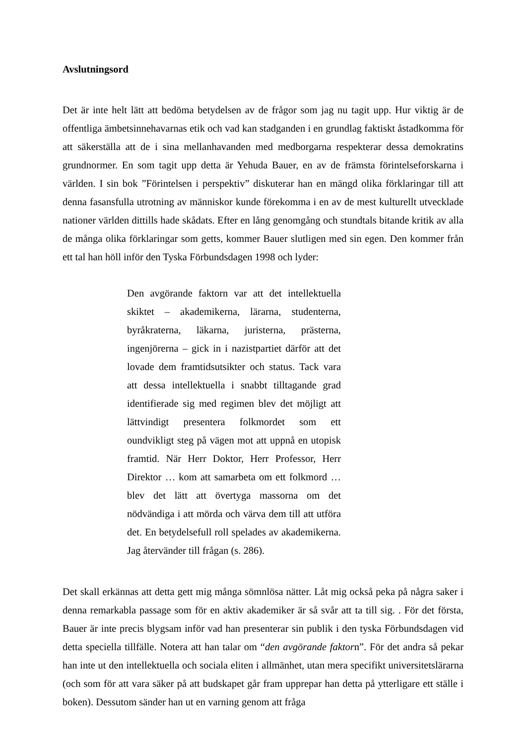Avslutningsord
Det är inte helt lätt att bedöma betydelsen av de frågor som jag nu tagit upp. Hur viktig är de offentliga ämbetsinnehavarnas etik och vad kan stadganden i en grundlag faktiskt åstadkomma för att säkerställa att de i sina mellanhavanden med medborgarna respekterar dessa demokratins grundnormer. En som tagit upp detta är Yehuda Bauer, en av de främsta förintelseforskarna i världen. I sin bok ”Förintelsen i perspektiv” diskuterar han en mängd olika förklaringar till att denna fasansfulla utrotning av människor kunde förekomma i en av de mest kulturellt utvecklade nationer världen dittills hade skådats. Efter en lång genomgång och stundtals bitande kritik av alla de många olika förklaringar som getts, kommer Bauer slutligen med sin egen. Den kommer från ett tal han höll inför den Tyska Förbundsdagen 1998 och lyder:
Den avgörande faktorn var att det intellektuella skiktet – akademikerna, lärarna, studenterna, byråkraterna, läkarna, juristerna, prästerna, ingenjörerna – gick in i nazistpartiet därför att det lovade dem framtidsutsikter och status. Tack vara att dessa intellektuella i snabbt tilltagande grad identifierade sig med regimen blev det möjligt att lättvindigt presentera folkmordet som ett oundvikligt steg på vägen mot att uppnå en utopisk framtid. När Herr Doktor, Herr Professor, Herr Direktor … kom att samarbeta om ett folkmord … blev det lätt att övertyga massorna om det nödvändiga i att mörda och värva dem till att utföra det. En betydelsefull roll spelades av akademikerna. Jag återvänder till frågan (s. 286).
Det skall erkännas att detta gett mig många sömnlösa nätter. Låt mig också peka på några saker i denna remarkabla passage som för en aktiv akademiker är så svår att ta till sig. . För det första, Bauer är inte precis blygsam inför vad han presenterar sin publik i den tyska Förbundsdagen vid detta speciella tillfälle. Notera att han talar om “den avgörande faktorn”. För det andra så pekar han inte ut den intellektuella och sociala eliten i allmänhet, utan mera specifikt universitetslärarna (och som för att vara säker på att budskapet går fram upprepar han detta på ytterligare ett ställe i boken). Dessutom sänder han ut en varning genom att fråga